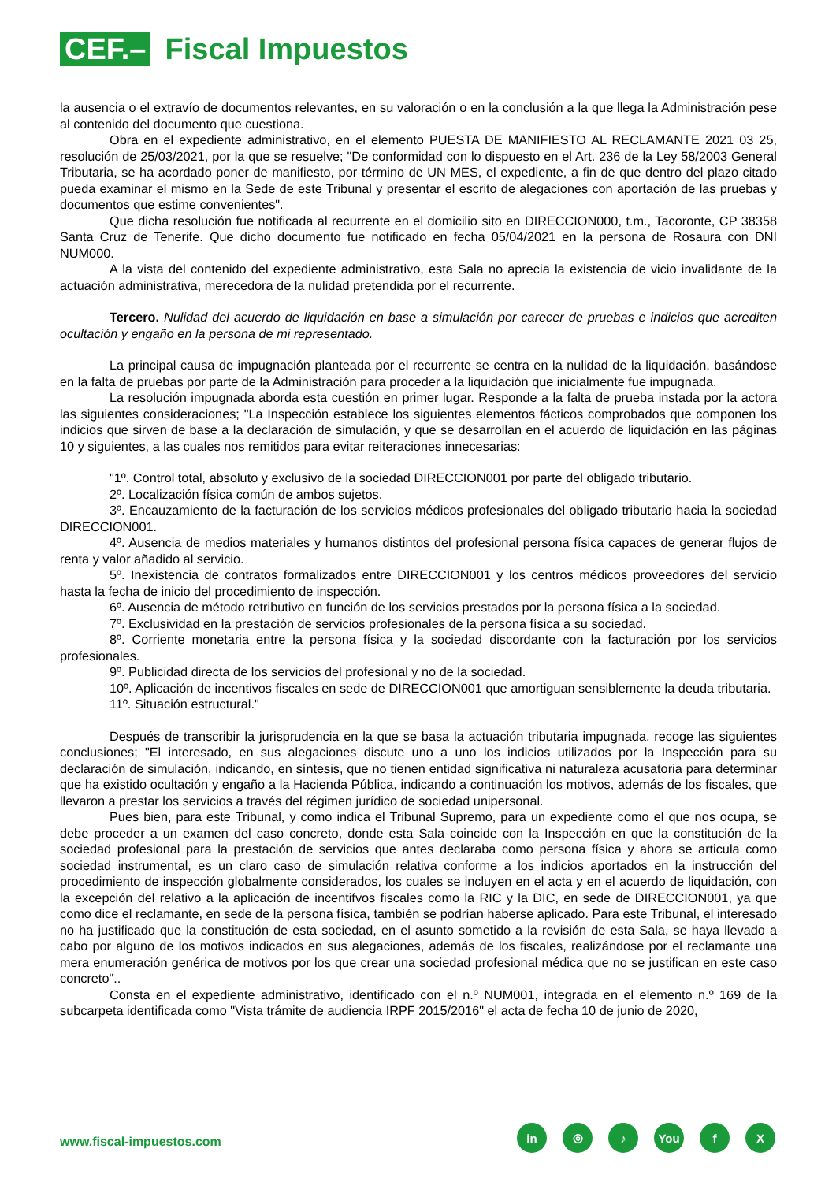CEF.–
Fiscal Impuestos
la ausencia o el extravío de documentos relevantes, en su valoración o en la conclusión a la que llega la Administración pese al contenido del documento que cuestiona.
Obra en el expediente administrativo, en el elemento PUESTA DE MANIFIESTO AL RECLAMANTE 2021 03 25, resolución de 25/03/2021, por la que se resuelve; "De conformidad con lo dispuesto en el Art. 236 de la Ley 58/2003 General Tributaria, se ha acordado poner de manifiesto, por término de UN MES, el expediente, a fin de que dentro del plazo citado pueda examinar el mismo en la Sede de este Tribunal y presentar el escrito de alegaciones con aportación de las pruebas y documentos que estime convenientes".
Que dicha resolución fue notificada al recurrente en el domicilio sito en DIRECCION000, t.m., Tacoronte, CP 38358 Santa Cruz de Tenerife. Que dicho documento fue notificado en fecha 05/04/2021 en la persona de Rosaura con DNI NUM000.
A la vista del contenido del expediente administrativo, esta Sala no aprecia la existencia de vicio invalidante de la actuación administrativa, merecedora de la nulidad pretendida por el recurrente.
Tercero. Nulidad del acuerdo de liquidación en base a simulación por carecer de pruebas e indicios que acrediten ocultación y engaño en la persona de mi representado.
La principal causa de impugnación planteada por el recurrente se centra en la nulidad de la liquidación, basándose en la falta de pruebas por parte de la Administración para proceder a la liquidación que inicialmente fue impugnada.
La resolución impugnada aborda esta cuestión en primer lugar. Responde a la falta de prueba instada por la actora las siguientes consideraciones; "La Inspección establece los siguientes elementos fácticos comprobados que componen los indicios que sirven de base a la declaración de simulación, y que se desarrollan en el acuerdo de liquidación en las páginas 10 y siguientes, a las cuales nos remitidos para evitar reiteraciones innecesarias:
"1º. Control total, absoluto y exclusivo de la sociedad DIRECCION001 por parte del obligado tributario.
2º. Localización física común de ambos sujetos.
3º. Encauzamiento de la facturación de los servicios médicos profesionales del obligado tributario hacia la sociedad DIRECCION001.
4º. Ausencia de medios materiales y humanos distintos del profesional persona física capaces de generar flujos de renta y valor añadido al servicio.
5º. Inexistencia de contratos formalizados entre DIRECCION001 y los centros médicos proveedores del servicio hasta la fecha de inicio del procedimiento de inspección.
6º. Ausencia de método retributivo en función de los servicios prestados por la persona física a la sociedad.
7º. Exclusividad en la prestación de servicios profesionales de la persona física a su sociedad.
8º. Corriente monetaria entre la persona física y la sociedad discordante con la facturación por los servicios profesionales.
9º. Publicidad directa de los servicios del profesional y no de la sociedad.
10º. Aplicación de incentivos fiscales en sede de DIRECCION001 que amortiguan sensiblemente la deuda tributaria.
11º. Situación estructural."
Después de transcribir la jurisprudencia en la que se basa la actuación tributaria impugnada, recoge las siguientes conclusiones; "El interesado, en sus alegaciones discute uno a uno los indicios utilizados por la Inspección para su declaración de simulación, indicando, en síntesis, que no tienen entidad significativa ni naturaleza acusatoria para determinar que ha existido ocultación y engaño a la Hacienda Pública, indicando a continuación los motivos, además de los fiscales, que llevaron a prestar los servicios a través del régimen jurídico de sociedad unipersonal.
Pues bien, para este Tribunal, y como indica el Tribunal Supremo, para un expediente como el que nos ocupa, se debe proceder a un examen del caso concreto, donde esta Sala coincide con la Inspección en que la constitución de la sociedad profesional para la prestación de servicios que antes declaraba como persona física y ahora se articula como sociedad instrumental, es un claro caso de simulación relativa conforme a los indicios aportados en la instrucción del procedimiento de inspección globalmente considerados, los cuales se incluyen en el acta y en el acuerdo de liquidación, con la excepción del relativo a la aplicación de incentifvos fiscales como la RIC y la DIC, en sede de DIRECCION001, ya que como dice el reclamante, en sede de la persona física, también se podrían haberse aplicado. Para este Tribunal, el interesado no ha justificado que la constitución de esta sociedad, en el asunto sometido a la revisión de esta Sala, se haya llevado a cabo por alguno de los motivos indicados en sus alegaciones, además de los fiscales, realizándose por el reclamante una mera enumeración genérica de motivos por los que crear una sociedad profesional médica que no se justifican en este caso concreto"..
Consta en el expediente administrativo, identificado con el n.º NUM001, integrada en el elemento n.º 169 de la subcarpeta identificada como "Vista trámite de audiencia IRPF 2015/2016" el acta de fecha 10 de junio de 2020,
www.fiscal-impuestos.com
in ◎ ♪ You f X